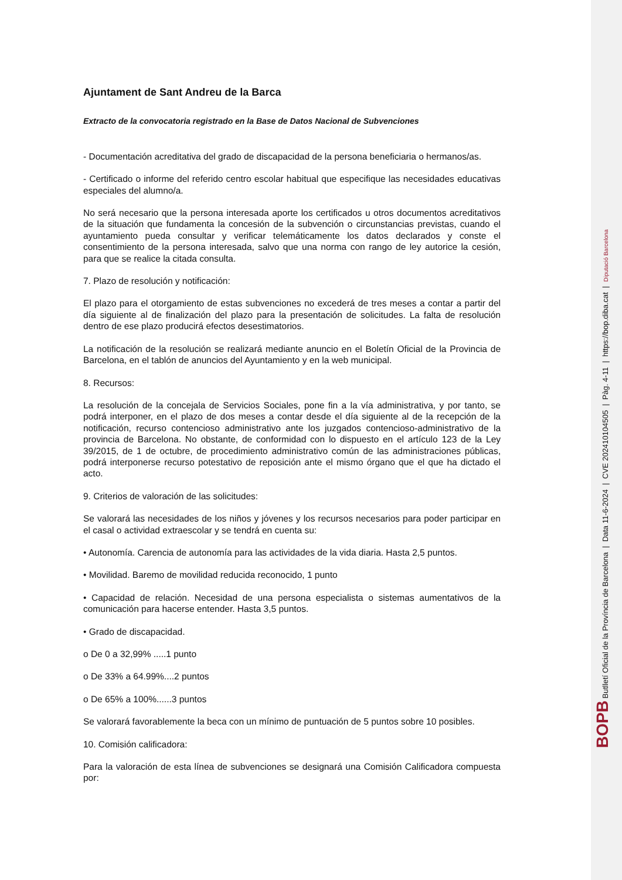Ajuntament de Sant Andreu de la Barca
Extracto de la convocatoria registrado en la Base de Datos Nacional de Subvenciones
- Documentación acreditativa del grado de discapacidad de la persona beneficiaria o hermanos/as.
- Certificado o informe del referido centro escolar habitual que especifique las necesidades educativas especiales del alumno/a.
No será necesario que la persona interesada aporte los certificados u otros documentos acreditativos de la situación que fundamenta la concesión de la subvención o circunstancias previstas, cuando el ayuntamiento pueda consultar y verificar telemáticamente los datos declarados y conste el consentimiento de la persona interesada, salvo que una norma con rango de ley autorice la cesión, para que se realice la citada consulta.
7. Plazo de resolución y notificación:
El plazo para el otorgamiento de estas subvenciones no excederá de tres meses a contar a partir del día siguiente al de finalización del plazo para la presentación de solicitudes. La falta de resolución dentro de ese plazo producirá efectos desestimatorios.
La notificación de la resolución se realizará mediante anuncio en el Boletín Oficial de la Provincia de Barcelona, en el tablón de anuncios del Ayuntamiento y en la web municipal.
8. Recursos:
La resolución de la concejala de Servicios Sociales, pone fin a la vía administrativa, y por tanto, se podrá interponer, en el plazo de dos meses a contar desde el día siguiente al de la recepción de la notificación, recurso contencioso administrativo ante los juzgados contencioso-administrativo de la provincia de Barcelona. No obstante, de conformidad con lo dispuesto en el artículo 123 de la Ley 39/2015, de 1 de octubre, de procedimiento administrativo común de las administraciones públicas, podrá interponerse recurso potestativo de reposición ante el mismo órgano que el que ha dictado el acto.
9. Criterios de valoración de las solicitudes:
Se valorará las necesidades de los niños y jóvenes y los recursos necesarios para poder participar en el casal o actividad extraescolar y se tendrá en cuenta su:
• Autonomía. Carencia de autonomía para las actividades de la vida diaria. Hasta 2,5 puntos.
• Movilidad. Baremo de movilidad reducida reconocido, 1 punto
• Capacidad de relación. Necesidad de una persona especialista o sistemas aumentativos de la comunicación para hacerse entender. Hasta 3,5 puntos.
• Grado de discapacidad.
o De 0 a 32,99% .....1 punto
o De 33% a 64.99%....2 puntos
o De 65% a 100%......3 puntos
Se valorará favorablemente la beca con un mínimo de puntuación de 5 puntos sobre 10 posibles.
10. Comisión calificadora:
Para la valoración de esta línea de subvenciones se designará una Comisión Calificadora compuesta por:
BOPB Butlletí Oficial de la Província de Barcelona | Data 11-6-2024 | CVE 202410104505 | Pàg. 4-11 | https://bop.diba.cat | Diputació Barcelona